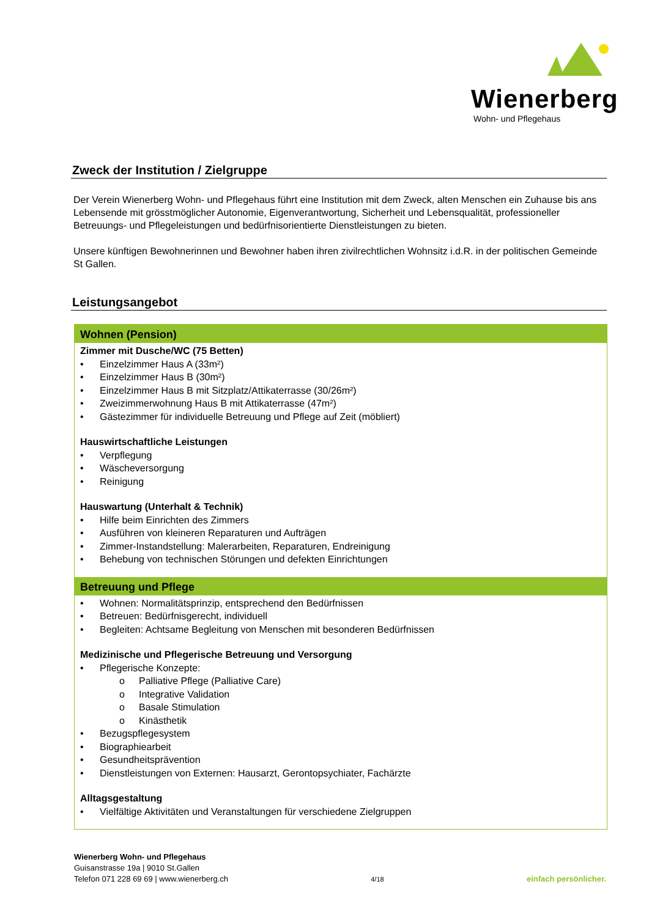Wienerberg
Wohn- und Pflegehaus
Zweck der Institution / Zielgruppe
Der Verein Wienerberg Wohn- und Pflegehaus führt eine Institution mit dem Zweck, alten Menschen ein Zuhause bis ans Lebensende mit grösstmöglicher Autonomie, Eigenverantwortung, Sicherheit und Lebensqualität, professioneller Betreuungs- und Pflegeleistungen und bedürfnisorientierte Dienstleistungen zu bieten.
Unsere künftigen Bewohnerinnen und Bewohner haben ihren zivilrechtlichen Wohnsitz i.d.R. in der politischen Gemeinde St Gallen.
Leistungsangebot
| Wohnen (Pension) |
| --- |
| Zimmer mit Dusche/WC (75 Betten) • Einzelzimmer Haus A (33m²) • Einzelzimmer Haus B (30m²) • Einzelzimmer Haus B mit Sitzplatz/Attikaterrasse (30/26m²) • Zweizimmerwohnung Haus B mit Attikaterrasse (47m²) • Gästezimmer für individuelle Betreuung und Pflege auf Zeit (möbliert) Hauswirtschaftliche Leistungen • Verpflegung • Wäscheversorgung • Reinigung Hauswartung (Unterhalt & Technik) • Hilfe beim Einrichten des Zimmers • Ausführen von kleineren Reparaturen und Aufträgen • Zimmer-Instandstellung: Malerarbeiten, Reparaturen, Endreinigung • Behebung von technischen Störungen und defekten Einrichtungen |
| Betreuung und Pflege |
| • Wohnen: Normalitätsprinzip, entsprechend den Bedürfnissen • Betreuen: Bedürfnisgerecht, individuell • Begleiten: Achtsame Begleitung von Menschen mit besonderen Bedürfnissen Medizinische und Pflegerische Betreuung und Versorgung • Pflegerische Konzepte: o Palliative Pflege (Palliative Care) o Integrative Validation o Basale Stimulation o Kinästhetik • Bezugspflegesystem • Biographiearbeit • Gesundheitsprävention • Dienstleistungen von Externen: Hausarzt, Gerontopsychiater, Fachärzte Alltagsgestaltung • Vielfältige Aktivitäten und Veranstaltungen für verschiedene Zielgruppen |
Wienerberg Wohn- und Pflegehaus
Guisanstrasse 19a | 9010 St.Gallen
Telefon 071 228 69 69 | www.wienerberg.ch
4/18
einfach persönlicher.